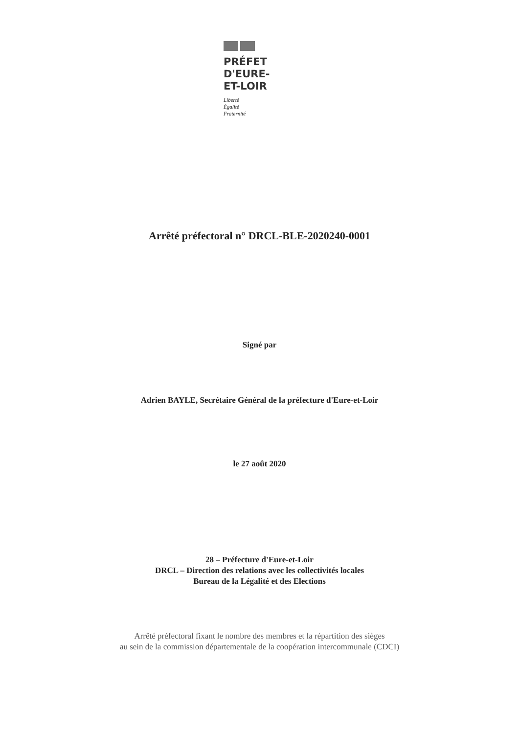PRÉFET
D'EURE-
ET-LOIR
Liberté
Égalité
Fraternité
Arrêté préfectoral n° DRCL-BLE-2020240-0001
Signé par
Adrien BAYLE, Secrétaire Général de la préfecture d'Eure-et-Loir
le 27 août 2020
28 – Préfecture d'Eure-et-Loir
DRCL – Direction des relations avec les collectivités locales
Bureau de la Légalité et des Elections
Arrêté préfectoral fixant le nombre des membres et la répartition des sièges
au sein de la commission départementale de la coopération intercommunale (CDCI)